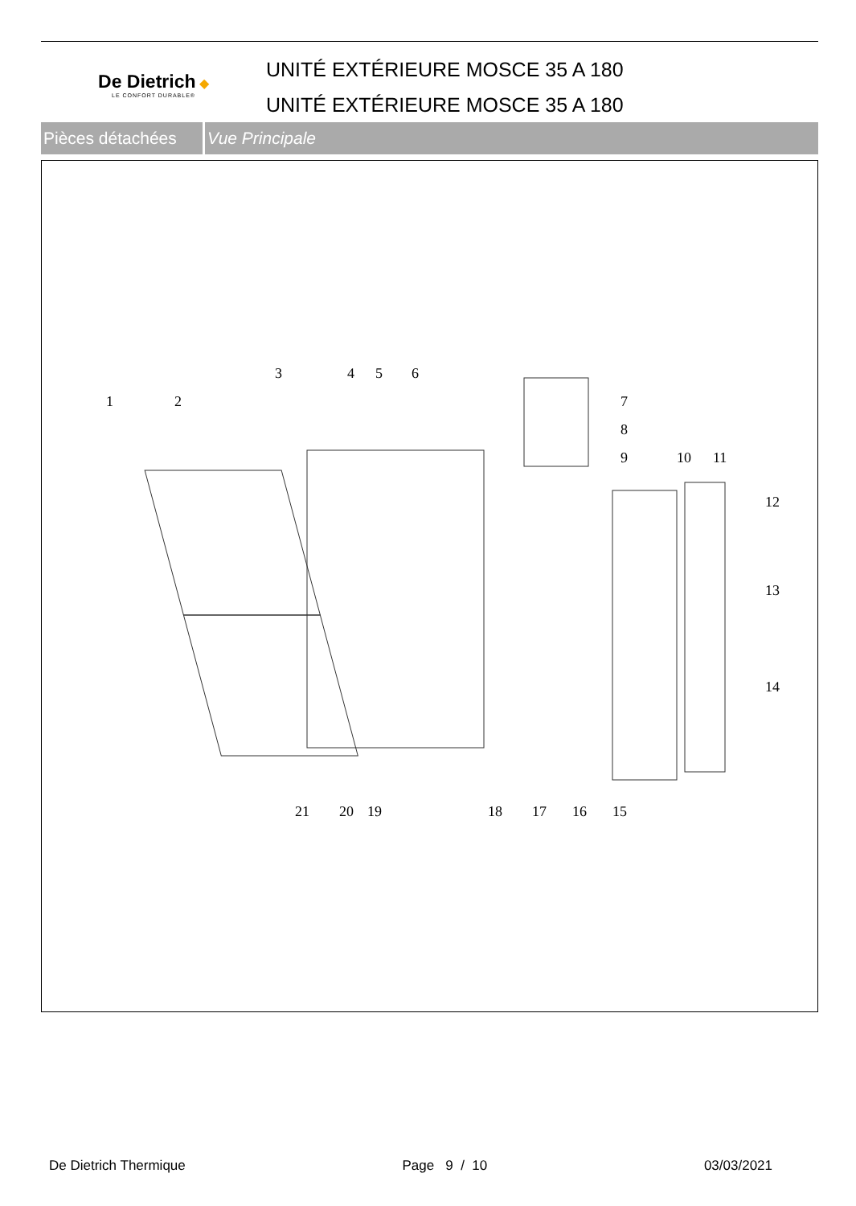De Dietrich ◆
LE CONFORT DURABLE®
UNITÉ EXTÉRIEURE MOSCE 35 A 180
UNITÉ EXTÉRIEURE MOSCE 35 A 180
Pièces détachées
Vue Principale
1
2
3
4
5
6
7
8
9
10
11
12
13
14
15
16
17
18
19
20
21
De Dietrich Thermique Page 9 / 10 03/03/2021